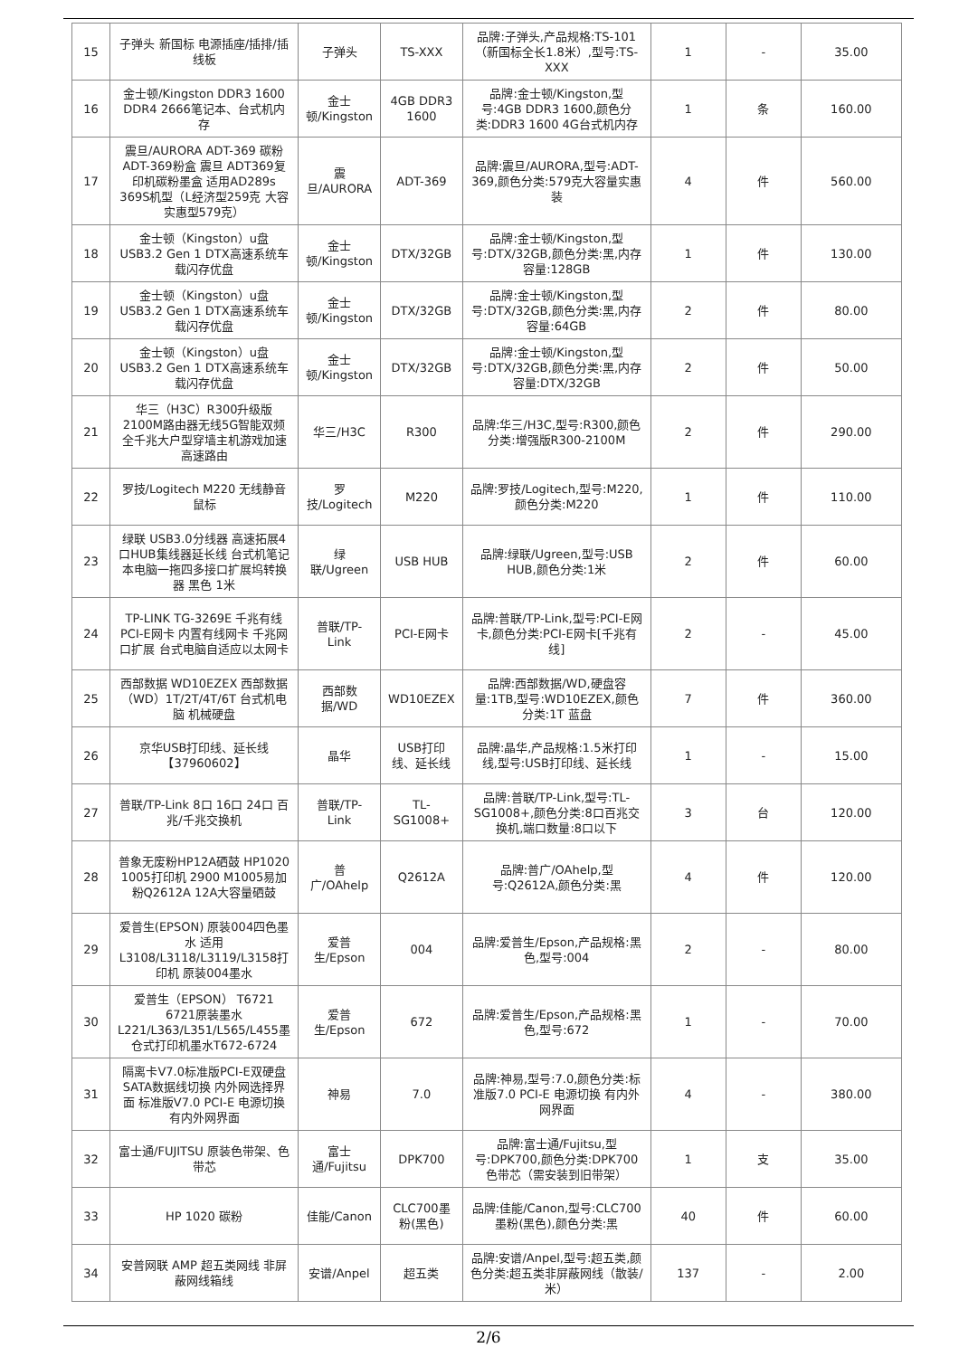| 15 | 子弹头 新国标 电源插座/插排/插线板 | 子弹头 | TS-XXX | 品牌:子弹头,产品规格:TS-101（新国标全长1.8米）,型号:TS-XXX | 1 | - | 35.00 |
| 16 | 金士顿/Kingston DDR3 1600 DDR4 2666笔记本、台式机内存 | 金士顿/Kingston | 4GB DDR3 1600 | 品牌:金士顿/Kingston,型号:4GB DDR3 1600,颜色分类:DDR3 1600 4G台式机内存 | 1 | 条 | 160.00 |
| 17 | 震旦/AURORA ADT-369 碳粉 ADT-369粉盒 震旦 ADT369复印机碳粉墨盒 适用AD289s 369S机型（L经济型259克 大容实惠型579克） | 震旦/AURORA | ADT-369 | 品牌:震旦/AURORA,型号:ADT-369,颜色分类:579克大容量实惠装 | 4 | 件 | 560.00 |
| 18 | 金士顿（Kingston）u盘 USB3.2 Gen 1 DTX高速系统车载闪存优盘 | 金士顿/Kingston | DTX/32GB | 品牌:金士顿/Kingston,型号:DTX/32GB,颜色分类:黑,内存容量:128GB | 1 | 件 | 130.00 |
| 19 | 金士顿（Kingston）u盘 USB3.2 Gen 1 DTX高速系统车载闪存优盘 | 金士顿/Kingston | DTX/32GB | 品牌:金士顿/Kingston,型号:DTX/32GB,颜色分类:黑,内存容量:64GB | 2 | 件 | 80.00 |
| 20 | 金士顿（Kingston）u盘 USB3.2 Gen 1 DTX高速系统车载闪存优盘 | 金士顿/Kingston | DTX/32GB | 品牌:金士顿/Kingston,型号:DTX/32GB,颜色分类:黑,内存容量:DTX/32GB | 2 | 件 | 50.00 |
| 21 | 华三（H3C）R300升级版 2100M路由器无线5G智能双频全千兆大户型穿墙主机游戏加速高速路由 | 华三/H3C | R300 | 品牌:华三/H3C,型号:R300,颜色分类:增强版R300-2100M | 2 | 件 | 290.00 |
| 22 | 罗技/Logitech M220 无线静音鼠标 | 罗技/Logitech | M220 | 品牌:罗技/Logitech,型号:M220,颜色分类:M220 | 1 | 件 | 110.00 |
| 23 | 绿联 USB3.0分线器 高速拓展4口HUB集线器延长线 台式机笔记本电脑一拖四多接口扩展坞转换器 黑色 1米 | 绿联/Ugreen | USB HUB | 品牌:绿联/Ugreen,型号:USB HUB,颜色分类:1米 | 2 | 件 | 60.00 |
| 24 | TP-LINK TG-3269E 千兆有线PCI-E网卡 内置有线网卡 千兆网口扩展 台式电脑自适应以太网卡 | 普联/TP-Link | PCI-E网卡 | 品牌:普联/TP-Link,型号:PCI-E网卡,颜色分类:PCI-E网卡[千兆有线] | 2 | - | 45.00 |
| 25 | 西部数据 WD10EZEX 西部数据（WD）1T/2T/4T/6T 台式机电脑 机械硬盘 | 西部数据/WD | WD10EZEX | 品牌:西部数据/WD,硬盘容量:1TB,型号:WD10EZEX,颜色分类:1T 蓝盘 | 7 | 件 | 360.00 |
| 26 | 京华USB打印线、延长线【37960602】 | 晶华 | USB打印线、延长线 | 品牌:晶华,产品规格:1.5米打印线,型号:USB打印线、延长线 | 1 | - | 15.00 |
| 27 | 普联/TP-Link 8口 16口 24口 百兆/千兆交换机 | 普联/TP-Link | TL-SG1008+ | 品牌:普联/TP-Link,型号:TL-SG1008+,颜色分类:8口百兆交换机,端口数量:8口以下 | 3 | 台 | 120.00 |
| 28 | 普象无废粉HP12A硒鼓 HP1020 1005打印机 2900 M1005易加粉Q2612A 12A大容量硒鼓 | 普广/OAhelp | Q2612A | 品牌:普广/OAhelp,型号:Q2612A,颜色分类:黑 | 4 | 件 | 120.00 |
| 29 | 爱普生(EPSON) 原装004四色墨水 适用L3108/L3118/L3119/L3158打印机 原装004墨水 | 爱普生/Epson | 004 | 品牌:爱普生/Epson,产品规格:黑色,型号:004 | 2 | - | 80.00 |
| 30 | 爱普生（EPSON） T6721 6721原装墨水 L221/L363/L351/L565/L455墨仓式打印机墨水T672-6724 | 爱普生/Epson | 672 | 品牌:爱普生/Epson,产品规格:黑色,型号:672 | 1 | - | 70.00 |
| 31 | 隔离卡V7.0标准版PCI-E双硬盘SATA数据线切换 内外网选择界面 标准版V7.0 PCI-E 电源切换 有内外网界面 | 神易 | 7.0 | 品牌:神易,型号:7.0,颜色分类:标准版7.0 PCI-E 电源切换 有内外网界面 | 4 | - | 380.00 |
| 32 | 富士通/FUJITSU 原装色带架、色带芯 | 富士通/Fujitsu | DPK700 | 品牌:富士通/Fujitsu,型号:DPK700,颜色分类:DPK700色带芯（需安装到旧带架） | 1 | 支 | 35.00 |
| 33 | HP 1020 碳粉 | 佳能/Canon | CLC700墨粉(黑色) | 品牌:佳能/Canon,型号:CLC700 墨粉(黑色),颜色分类:黑 | 40 | 件 | 60.00 |
| 34 | 安普网联 AMP 超五类网线 非屏蔽网线箱线 | 安谱/Anpel | 超五类 | 品牌:安谱/Anpel,型号:超五类,颜色分类:超五类非屏蔽网线（散装/米） | 137 | - | 2.00 |
2/6